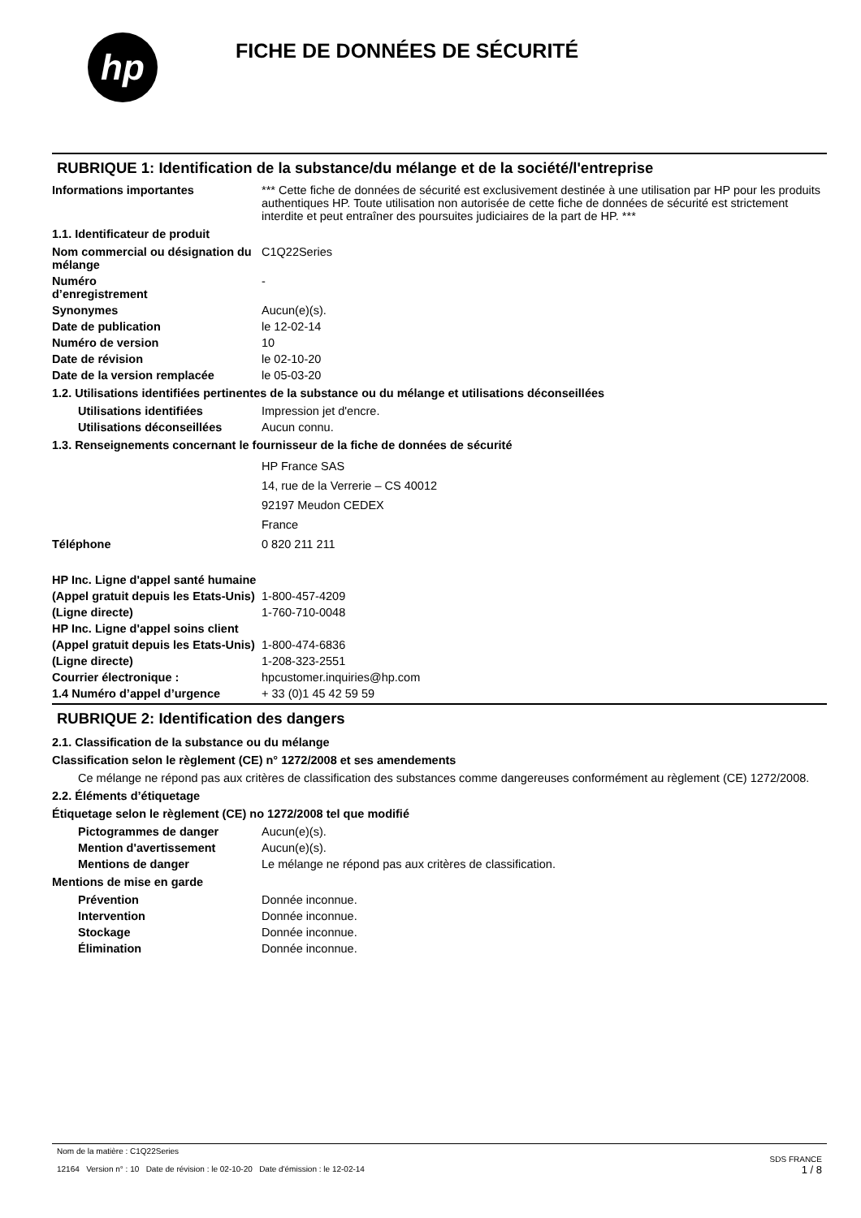hp
FICHE DE DONNÉES DE SÉCURITÉ
RUBRIQUE 1: Identification de la substance/du mélange et de la société/l'entreprise
Informations importantes *** Cette fiche de données de sécurité est exclusivement destinée à une utilisation par HP pour les produits authentiques HP. Toute utilisation non autorisée de cette fiche de données de sécurité est strictement interdite et peut entraîner des poursuites judiciaires de la part de HP. ***
1.1. Identificateur de produit
Nom commercial ou désignation du mélange
C1Q22Series
Numéro
d’enregistrement
-
Synonymes Aucun(e)(s).
Date de publication le 12-02-14
Numéro de version 10
Date de révision le 02-10-20
Date de la version remplacée le 05-03-20
1.2. Utilisations identifiées pertinentes de la substance ou du mélange et utilisations déconseillées
Utilisations identifiées Impression jet d'encre.
Utilisations déconseillées
Aucun connu.
1.3. Renseignements concernant le fournisseur de la fiche de données de sécurité
HP France SAS
14, rue de la Verrerie – CS 40012
92197 Meudon CEDEX
France
Téléphone 0 820 211 211
HP Inc. Ligne d'appel santé humaine
(Appel gratuit depuis les Etats-Unis)
1-800-457-4209
(Ligne directe) 1-760-710-0048
HP Inc. Ligne d'appel soins client
(Appel gratuit depuis les Etats-Unis)
1-800-474-6836
(Ligne directe) 1-208-323-2551
Courrier électronique : hpcustomer.inquiries@hp.com
1.4 Numéro d’appel d’urgence + 33 (0)1 45 42 59 59
RUBRIQUE 2: Identification des dangers
2.1. Classification de la substance ou du mélange
Classification selon le règlement (CE) n° 1272/2008 et ses amendements
Ce mélange ne répond pas aux critères de classification des substances comme dangereuses conformément au règlement (CE) 1272/2008.
2.2. Éléments d’étiquetage
Étiquetage selon le règlement (CE) no 1272/2008 tel que modifié
Pictogrammes de danger Aucun(e)(s).
Mention d'avertissement Aucun(e)(s).
Mentions de danger Le mélange ne répond pas aux critères de classification.
Mentions de mise en garde
Prévention Donnée inconnue.
Intervention Donnée inconnue.
Stockage Donnée inconnue.
Élimination Donnée inconnue.
Nom de la matière : C1Q22Series
12164 Version n° : 10 Date de révision : le 02-10-20 Date d'émission : le 12-02-14
SDS FRANCE
1 / 8